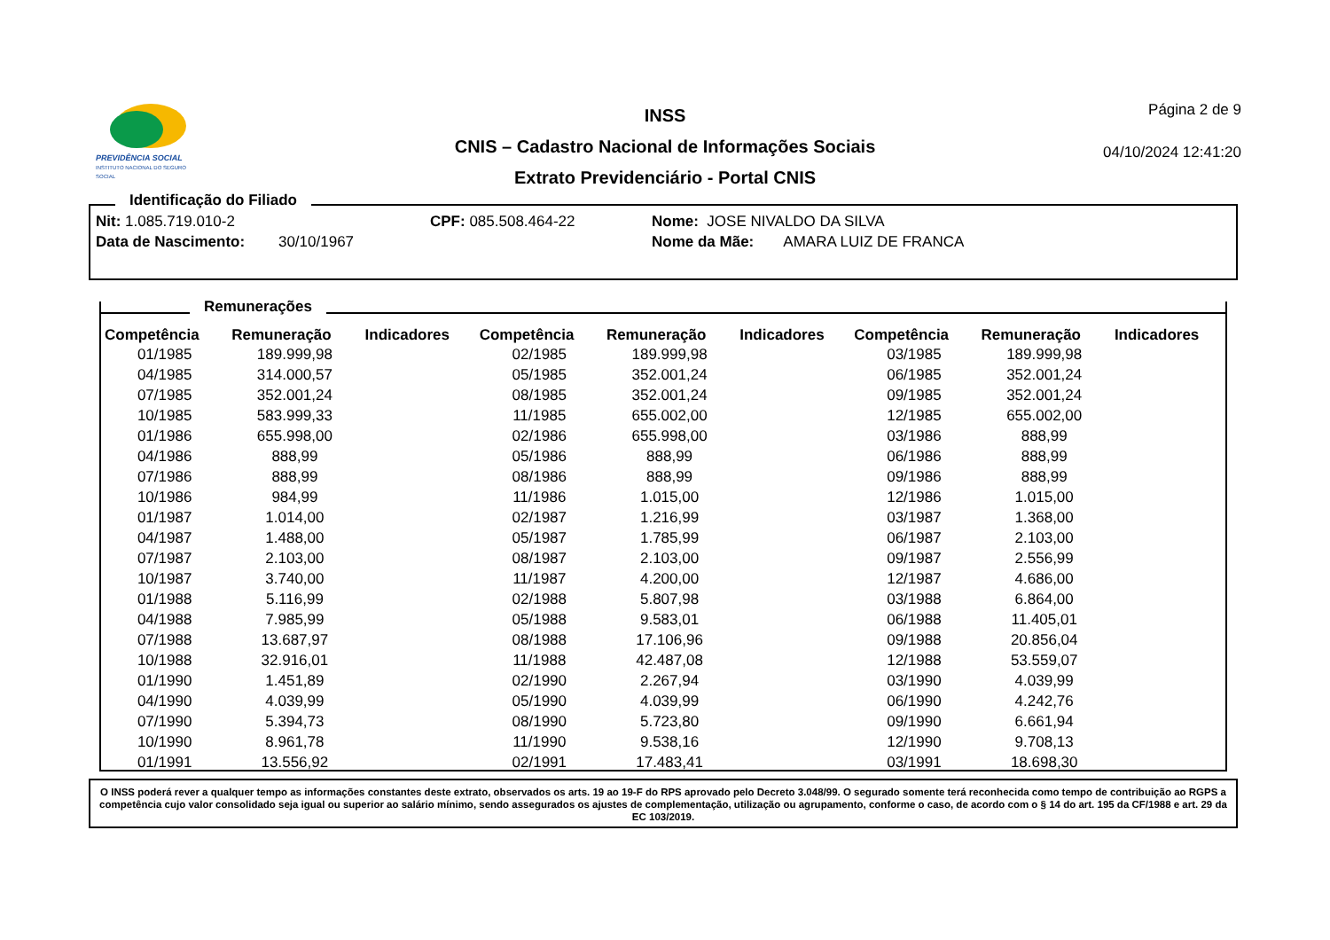PREVIDÊNCIA SOCIAL
INSTITUTO NACIONAL DO SEGURO SOCIAL
INSS
CNIS – Cadastro Nacional de Informações Sociais
Extrato Previdenciário - Portal CNIS
Página 2 de 9
04/10/2024 12:41:20
Identificação do Filiado
Nit: 1.085.719.010-2 CPF: 085.508.464-22 Nome: JOSE NIVALDO DA SILVA
Data de Nascimento: 30/10/1967 Nome da Mãe: AMARA LUIZ DE FRANCA
Remunerações
| Competência | Remuneração | Indicadores | Competência | Remuneração | Indicadores | Competência | Remuneração | Indicadores |
| --- | --- | --- | --- | --- | --- | --- | --- | --- |
| 01/1985 | 189.999,98 | | 02/1985 | 189.999,98 | | 03/1985 | 189.999,98 | |
| 04/1985 | 314.000,57 | | 05/1985 | 352.001,24 | | 06/1985 | 352.001,24 | |
| 07/1985 | 352.001,24 | | 08/1985 | 352.001,24 | | 09/1985 | 352.001,24 | |
| 10/1985 | 583.999,33 | | 11/1985 | 655.002,00 | | 12/1985 | 655.002,00 | |
| 01/1986 | 655.998,00 | | 02/1986 | 655.998,00 | | 03/1986 | 888,99 | |
| 04/1986 | 888,99 | | 05/1986 | 888,99 | | 06/1986 | 888,99 | |
| 07/1986 | 888,99 | | 08/1986 | 888,99 | | 09/1986 | 888,99 | |
| 10/1986 | 984,99 | | 11/1986 | 1.015,00 | | 12/1986 | 1.015,00 | |
| 01/1987 | 1.014,00 | | 02/1987 | 1.216,99 | | 03/1987 | 1.368,00 | |
| 04/1987 | 1.488,00 | | 05/1987 | 1.785,99 | | 06/1987 | 2.103,00 | |
| 07/1987 | 2.103,00 | | 08/1987 | 2.103,00 | | 09/1987 | 2.556,99 | |
| 10/1987 | 3.740,00 | | 11/1987 | 4.200,00 | | 12/1987 | 4.686,00 | |
| 01/1988 | 5.116,99 | | 02/1988 | 5.807,98 | | 03/1988 | 6.864,00 | |
| 04/1988 | 7.985,99 | | 05/1988 | 9.583,01 | | 06/1988 | 11.405,01 | |
| 07/1988 | 13.687,97 | | 08/1988 | 17.106,96 | | 09/1988 | 20.856,04 | |
| 10/1988 | 32.916,01 | | 11/1988 | 42.487,08 | | 12/1988 | 53.559,07 | |
| 01/1990 | 1.451,89 | | 02/1990 | 2.267,94 | | 03/1990 | 4.039,99 | |
| 04/1990 | 4.039,99 | | 05/1990 | 4.039,99 | | 06/1990 | 4.242,76 | |
| 07/1990 | 5.394,73 | | 08/1990 | 5.723,80 | | 09/1990 | 6.661,94 | |
| 10/1990 | 8.961,78 | | 11/1990 | 9.538,16 | | 12/1990 | 9.708,13 | |
| 01/1991 | 13.556,92 | | 02/1991 | 17.483,41 | | 03/1991 | 18.698,30 | |
O INSS poderá rever a qualquer tempo as informações constantes deste extrato, observados os arts. 19 ao 19-F do RPS aprovado pelo Decreto 3.048/99. O segurado somente terá reconhecida como tempo de contribuição ao RGPS a competência cujo valor consolidado seja igual ou superior ao salário mínimo, sendo assegurados os ajustes de complementação, utilização ou agrupamento, conforme o caso, de acordo com o § 14 do art. 195 da CF/1988 e art. 29 da EC 103/2019.